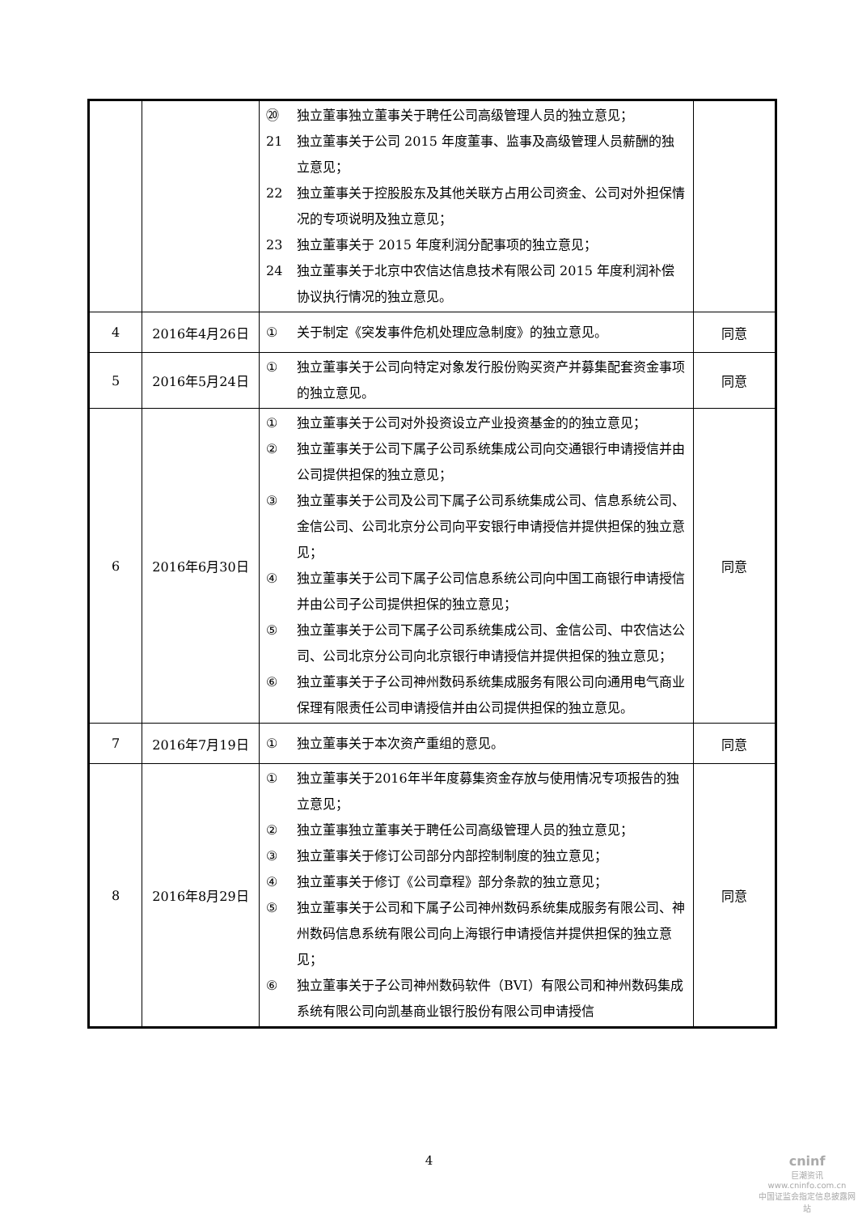| | | ⑳ 独立董事独立董事关于聘任公司高级管理人员的独立意见； 21 独立董事关于公司 2015 年度董事、监事及高级管理人员薪酬的独立意见； 22 独立董事关于控股股东及其他关联方占用公司资金、公司对外担保情况的专项说明及独立意见； 23 独立董事关于 2015 年度利润分配事项的独立意见； 24 独立董事关于北京中农信达信息技术有限公司 2015 年度利润补偿协议执行情况的独立意见。 | |
| 4 | 2016年4月26日 | ① 关于制定《突发事件危机处理应急制度》的独立意见。 | 同意 |
| 5 | 2016年5月24日 | ① 独立董事关于公司向特定对象发行股份购买资产并募集配套资金事项的独立意见。 | 同意 |
| 6 | 2016年6月30日 | ① 独立董事关于公司对外投资设立产业投资基金的的独立意见； ② 独立董事关于公司下属子公司系统集成公司向交通银行申请授信并由公司提供担保的独立意见； ③ 独立董事关于公司及公司下属子公司系统集成公司、信息系统公司、金信公司、公司北京分公司向平安银行申请授信并提供担保的独立意见； ④ 独立董事关于公司下属子公司信息系统公司向中国工商银行申请授信并由公司子公司提供担保的独立意见； ⑤ 独立董事关于公司下属子公司系统集成公司、金信公司、中农信达公司、公司北京分公司向北京银行申请授信并提供担保的独立意见； ⑥ 独立董事关于子公司神州数码系统集成服务有限公司向通用电气商业保理有限责任公司申请授信并由公司提供担保的独立意见。 | 同意 |
| 7 | 2016年7月19日 | ① 独立董事关于本次资产重组的意见。 | 同意 |
| 8 | 2016年8月29日 | ① 独立董事关于2016年半年度募集资金存放与使用情况专项报告的独立意见； ② 独立董事独立董事关于聘任公司高级管理人员的独立意见； ③ 独立董事关于修订公司部分内部控制制度的独立意见； ④ 独立董事关于修订《公司章程》部分条款的独立意见； ⑤ 独立董事关于公司和下属子公司神州数码系统集成服务有限公司、神州数码信息系统有限公司向上海银行申请授信并提供担保的独立意见； ⑥ 独立董事关于子公司神州数码软件（BVI）有限公司和神州数码集成系统有限公司向凯基商业银行股份有限公司申请授信 | 同意 |
4
cninf
巨潮资讯
www.cninfo.com.cn
中国证监会指定信息披露网站